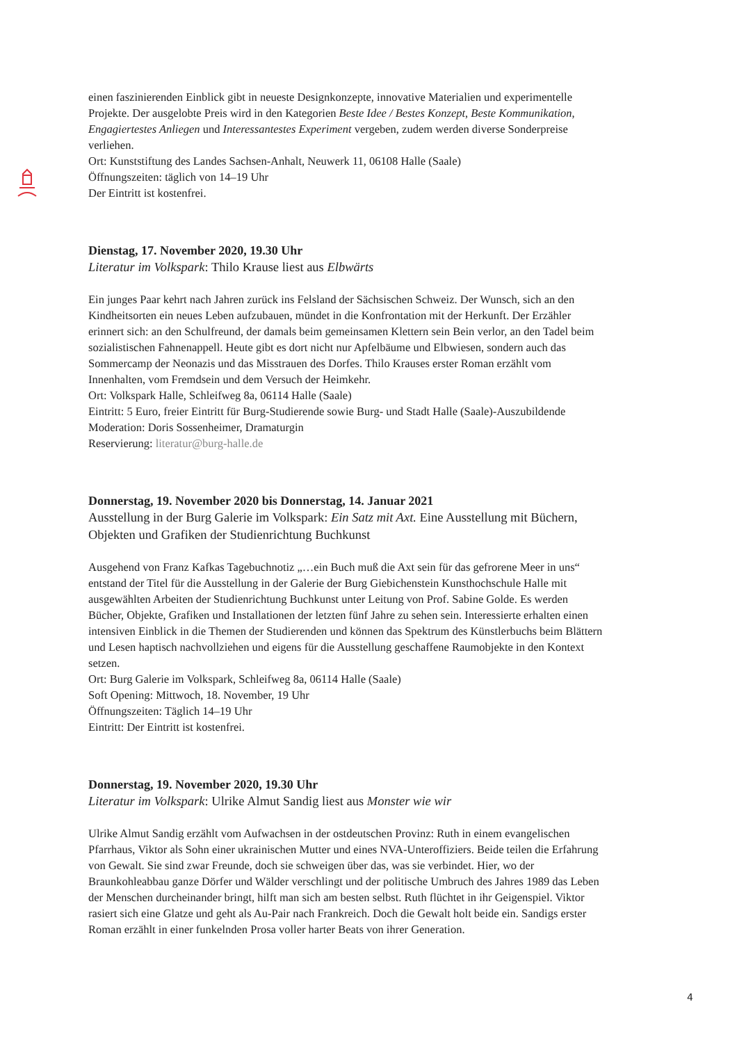einen faszinierenden Einblick gibt in neueste Designkonzepte, innovative Materialien und experimentelle Projekte. Der ausgelobte Preis wird in den Kategorien Beste Idee / Bestes Konzept, Beste Kommunikation, Engagiertestes Anliegen und Interessantestes Experiment vergeben, zudem werden diverse Sonderpreise verliehen.
Ort: Kunststiftung des Landes Sachsen-Anhalt, Neuwerk 11, 06108 Halle (Saale)
Öffnungszeiten: täglich von 14–19 Uhr
Der Eintritt ist kostenfrei.
Dienstag, 17. November 2020, 19.30 Uhr
Literatur im Volkspark: Thilo Krause liest aus Elbwärts
Ein junges Paar kehrt nach Jahren zurück ins Felsland der Sächsischen Schweiz. Der Wunsch, sich an den Kindheitsorten ein neues Leben aufzubauen, mündet in die Konfrontation mit der Herkunft. Der Erzähler erinnert sich: an den Schulfreund, der damals beim gemeinsamen Klettern sein Bein verlor, an den Tadel beim sozialistischen Fahnenappell. Heute gibt es dort nicht nur Apfelbäume und Elbwiesen, sondern auch das Sommercamp der Neonazis und das Misstrauen des Dorfes. Thilo Krauses erster Roman erzählt vom Innenhalten, vom Fremdsein und dem Versuch der Heimkehr.
Ort: Volkspark Halle, Schleifweg 8a, 06114 Halle (Saale)
Eintritt: 5 Euro, freier Eintritt für Burg-Studierende sowie Burg- und Stadt Halle (Saale)-Auszubildende
Moderation: Doris Sossenheimer, Dramaturgin
Reservierung: literatur@burg-halle.de
Donnerstag, 19. November 2020 bis Donnerstag, 14. Januar 2021
Ausstellung in der Burg Galerie im Volkspark: Ein Satz mit Axt. Eine Ausstellung mit Büchern, Objekten und Grafiken der Studienrichtung Buchkunst
Ausgehend von Franz Kafkas Tagebuchnotiz „…ein Buch muß die Axt sein für das gefrorene Meer in uns“ entstand der Titel für die Ausstellung in der Galerie der Burg Giebichenstein Kunsthochschule Halle mit ausgewählten Arbeiten der Studienrichtung Buchkunst unter Leitung von Prof. Sabine Golde. Es werden Bücher, Objekte, Grafiken und Installationen der letzten fünf Jahre zu sehen sein. Interessierte erhalten einen intensiven Einblick in die Themen der Studierenden und können das Spektrum des Künstlerbuchs beim Blättern und Lesen haptisch nachvollziehen und eigens für die Ausstellung geschaffene Raumobjekte in den Kontext setzen.
Ort: Burg Galerie im Volkspark, Schleifweg 8a, 06114 Halle (Saale)
Soft Opening: Mittwoch, 18. November, 19 Uhr
Öffnungszeiten: Täglich 14–19 Uhr
Eintritt: Der Eintritt ist kostenfrei.
Donnerstag, 19. November 2020, 19.30 Uhr
Literatur im Volkspark: Ulrike Almut Sandig liest aus Monster wie wir
Ulrike Almut Sandig erzählt vom Aufwachsen in der ostdeutschen Provinz: Ruth in einem evangelischen Pfarrhaus, Viktor als Sohn einer ukrainischen Mutter und eines NVA-Unteroffiziers. Beide teilen die Erfahrung von Gewalt. Sie sind zwar Freunde, doch sie schweigen über das, was sie verbindet. Hier, wo der Braunkohleabbau ganze Dörfer und Wälder verschlingt und der politische Umbruch des Jahres 1989 das Leben der Menschen durcheinander bringt, hilft man sich am besten selbst. Ruth flüchtet in ihr Geigenspiel. Viktor rasiert sich eine Glatze und geht als Au-Pair nach Frankreich. Doch die Gewalt holt beide ein. Sandigs erster Roman erzählt in einer funkelnden Prosa voller harter Beats von ihrer Generation.
4